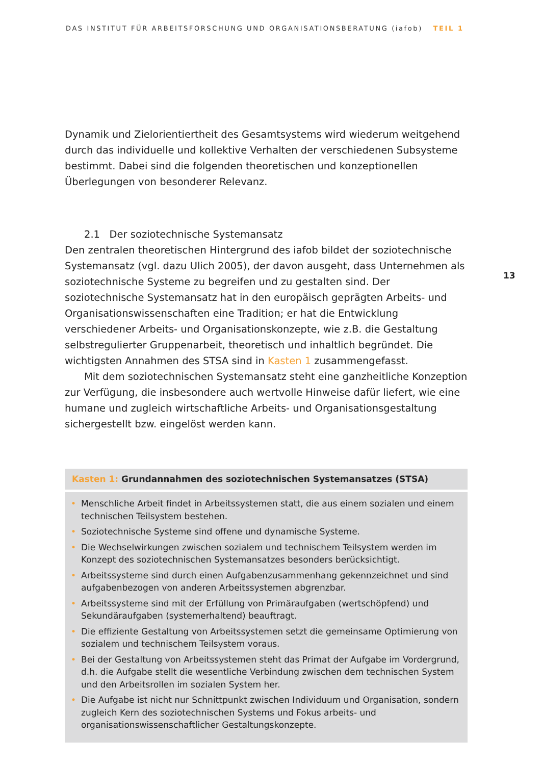DAS INSTITUT FÜR ARBEITSFORSCHUNG UND ORGANISATIONSBERATUNG (iafob) TEIL 1
13
Dynamik und Zielorientiertheit des Gesamtsystems wird wiederum weitgehend durch das individuelle und kollektive Verhalten der verschiedenen Subsysteme bestimmt. Dabei sind die folgenden theoretischen und konzeptionellen Überlegungen von besonderer Relevanz.
2.1 Der soziotechnische Systemansatz
Den zentralen theoretischen Hintergrund des iafob bildet der soziotechnische Systemansatz (vgl. dazu Ulich 2005), der davon ausgeht, dass Unternehmen als soziotechnische Systeme zu begreifen und zu gestalten sind. Der soziotechnische Systemansatz hat in den europäisch geprägten Arbeits- und Organisationswissenschaften eine Tradition; er hat die Entwicklung verschiedener Arbeits- und Organisationskonzepte, wie z.B. die Gestaltung selbstregulierter Gruppenarbeit, theoretisch und inhaltlich begründet. Die wichtigsten Annahmen des STSA sind in Kasten 1 zusammengefasst.
Mit dem soziotechnischen Systemansatz steht eine ganzheitliche Konzeption zur Verfügung, die insbesondere auch wertvolle Hinweise dafür liefert, wie eine humane und zugleich wirtschaftliche Arbeits- und Organisationsgestaltung sichergestellt bzw. eingelöst werden kann.
Kasten 1: Grundannahmen des soziotechnischen Systemansatzes (STSA)
• Menschliche Arbeit findet in Arbeitssystemen statt, die aus einem sozialen und einem technischen Teilsystem bestehen.
• Soziotechnische Systeme sind offene und dynamische Systeme.
• Die Wechselwirkungen zwischen sozialem und technischem Teilsystem werden im Konzept des soziotechnischen Systemansatzes besonders berücksichtigt.
• Arbeitssysteme sind durch einen Aufgabenzusammenhang gekennzeichnet und sind aufgabenbezogen von anderen Arbeitssystemen abgrenzbar.
• Arbeitssysteme sind mit der Erfüllung von Primäraufgaben (wertschöpfend) und Sekundäraufgaben (systemerhaltend) beauftragt.
• Die effiziente Gestaltung von Arbeitssystemen setzt die gemeinsame Optimierung von sozialem und technischem Teilsystem voraus.
• Bei der Gestaltung von Arbeitssystemen steht das Primat der Aufgabe im Vordergrund, d.h. die Aufgabe stellt die wesentliche Verbindung zwischen dem technischen System und den Arbeitsrollen im sozialen System her.
• Die Aufgabe ist nicht nur Schnittpunkt zwischen Individuum und Organisation, sondern zugleich Kern des soziotechnischen Systems und Fokus arbeits- und organisationswissenschaftlicher Gestaltungskonzepte.